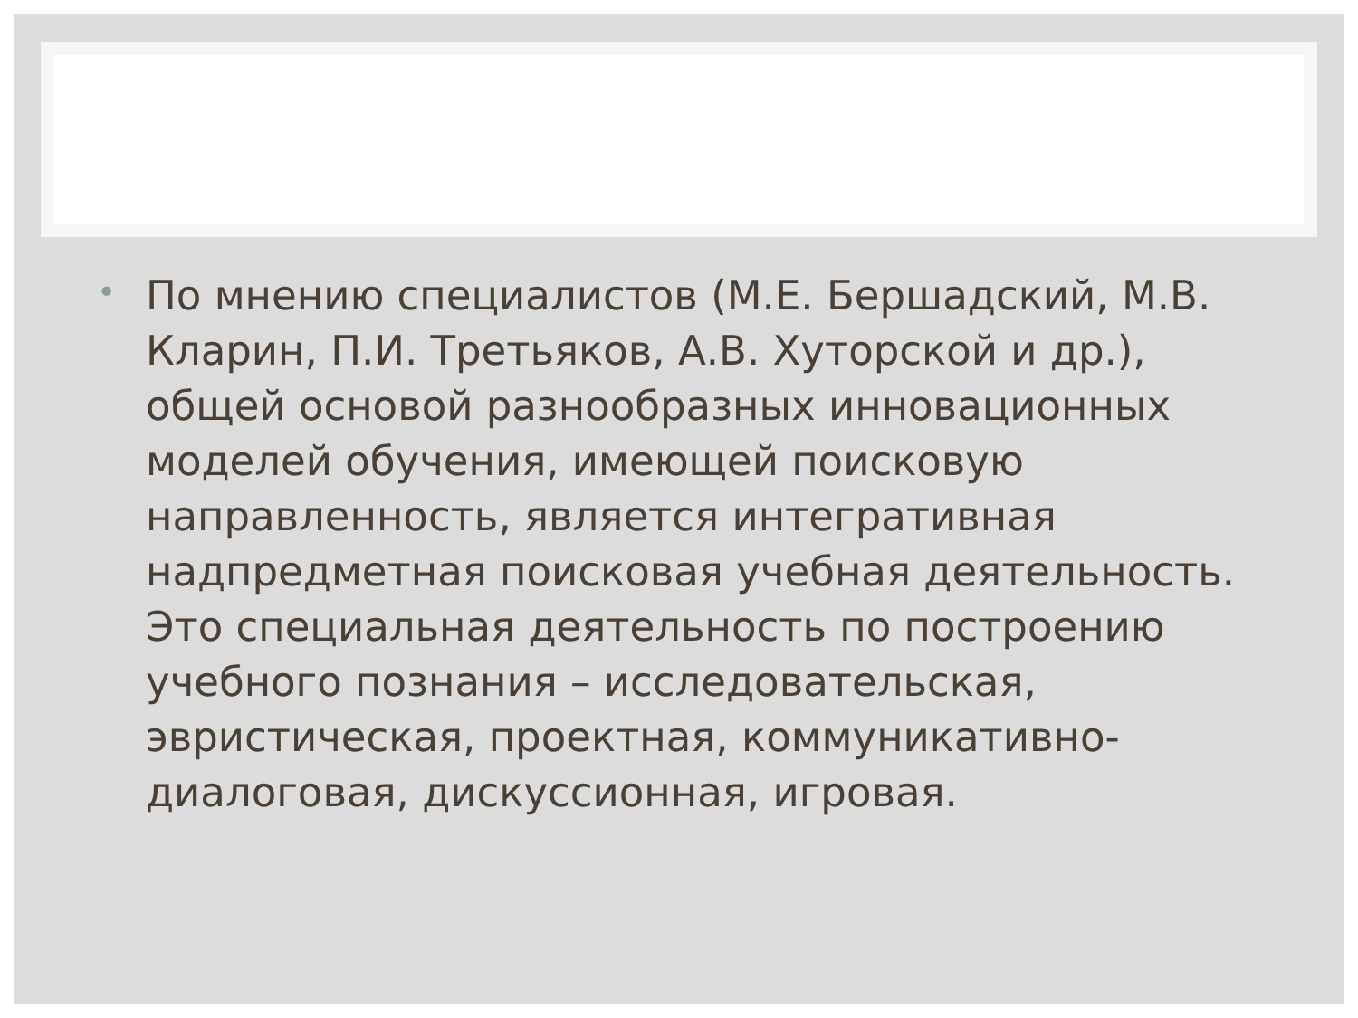•
По мнению специалистов (М.Е. Бершадский, М.В. Кларин, П.И. Третьяков, А.В. Хуторской и др.), общей основой разнообразных инновационных моделей обучения, имеющей поисковую направленность, является интегративная надпредметная поисковая учебная деятельность. Это специальная деятельность по построению учебного познания – исследовательская, эвристическая, проектная, коммуникативно-диалоговая, дискуссионная, игровая.